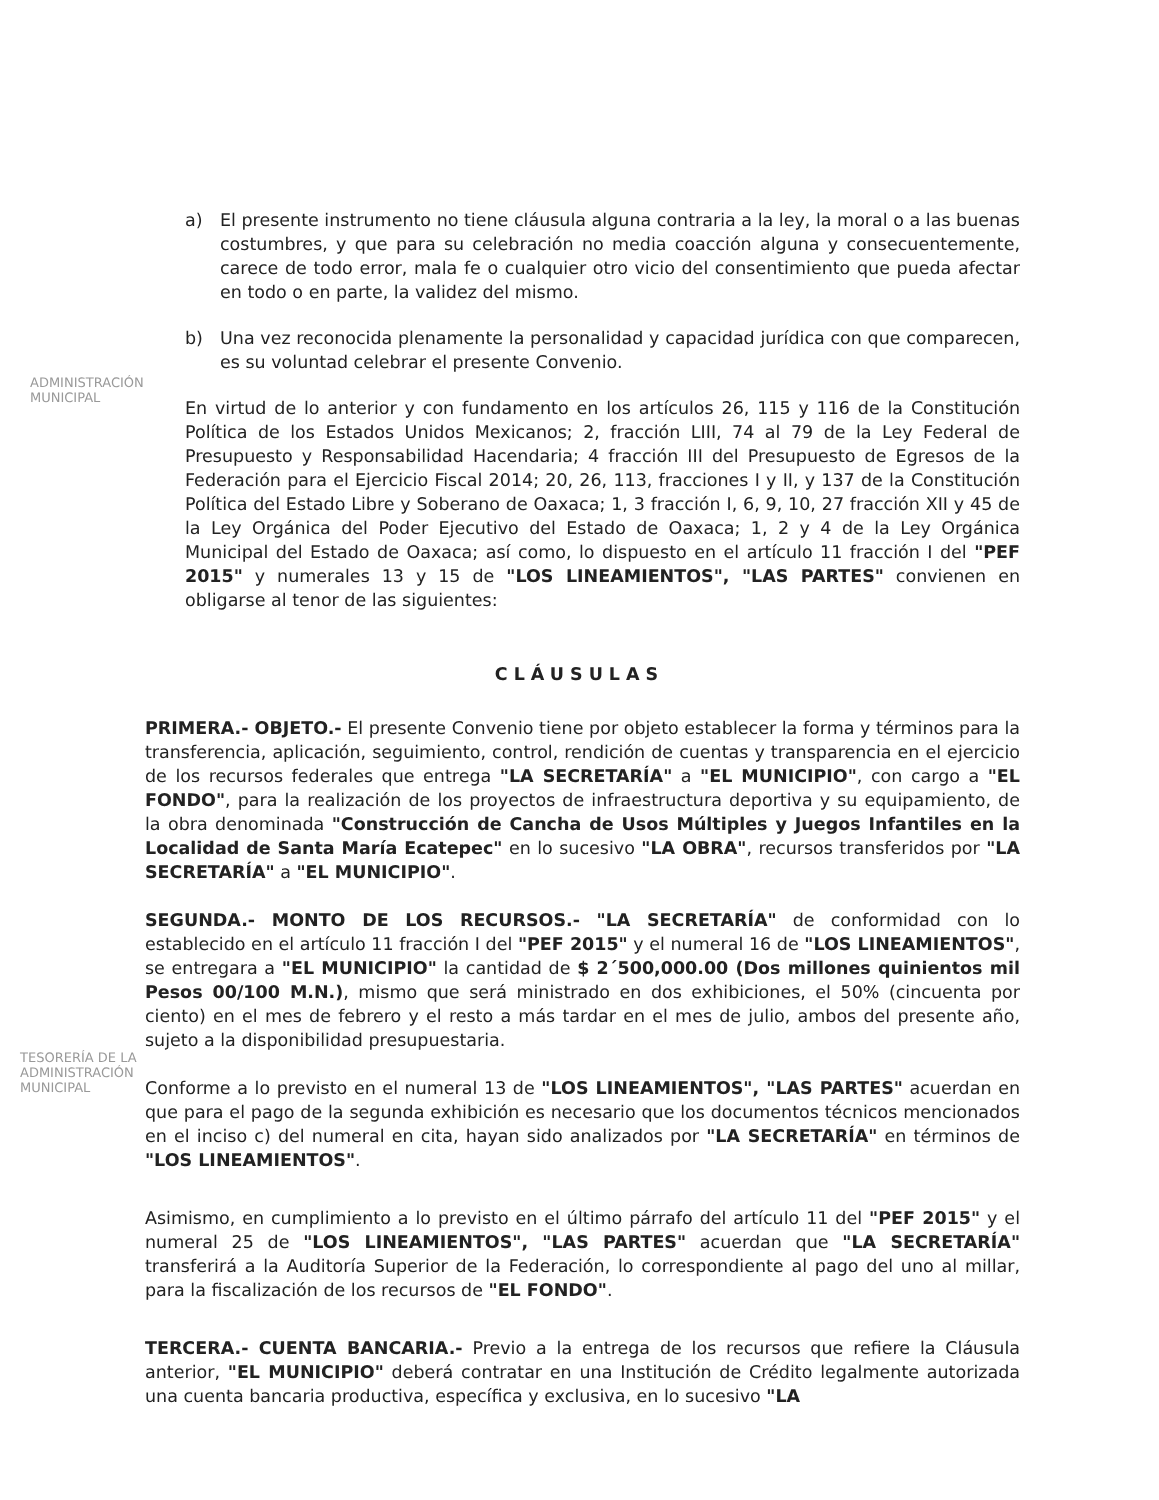a) El presente instrumento no tiene cláusula alguna contraria a la ley, la moral o a las buenas costumbres, y que para su celebración no media coacción alguna y consecuentemente, carece de todo error, mala fe o cualquier otro vicio del consentimiento que pueda afectar en todo o en parte, la validez del mismo.
b) Una vez reconocida plenamente la personalidad y capacidad jurídica con que comparecen, es su voluntad celebrar el presente Convenio.
En virtud de lo anterior y con fundamento en los artículos 26, 115 y 116 de la Constitución Política de los Estados Unidos Mexicanos; 2, fracción LIII, 74 al 79 de la Ley Federal de Presupuesto y Responsabilidad Hacendaria; 4 fracción III del Presupuesto de Egresos de la Federación para el Ejercicio Fiscal 2014; 20, 26, 113, fracciones I y II, y 137 de la Constitución Política del Estado Libre y Soberano de Oaxaca; 1, 3 fracción I, 6, 9, 10, 27 fracción XII y 45 de la Ley Orgánica del Poder Ejecutivo del Estado de Oaxaca; 1, 2 y 4 de la Ley Orgánica Municipal del Estado de Oaxaca; así como, lo dispuesto en el artículo 11 fracción I del "PEF 2015" y numerales 13 y 15 de "LOS LINEAMIENTOS", "LAS PARTES" convienen en obligarse al tenor de las siguientes:
CLÁUSULAS
PRIMERA.- OBJETO.- El presente Convenio tiene por objeto establecer la forma y términos para la transferencia, aplicación, seguimiento, control, rendición de cuentas y transparencia en el ejercicio de los recursos federales que entrega "LA SECRETARÍA" a "EL MUNICIPIO", con cargo a "EL FONDO", para la realización de los proyectos de infraestructura deportiva y su equipamiento, de la obra denominada "Construcción de Cancha de Usos Múltiples y Juegos Infantiles en la Localidad de Santa María Ecatepec" en lo sucesivo "LA OBRA", recursos transferidos por "LA SECRETARÍA" a "EL MUNICIPIO".
SEGUNDA.- MONTO DE LOS RECURSOS.- "LA SECRETARÍA" de conformidad con lo establecido en el artículo 11 fracción I del "PEF 2015" y el numeral 16 de "LOS LINEAMIENTOS", se entregara a "EL MUNICIPIO" la cantidad de $ 2´500,000.00 (Dos millones quinientos mil Pesos 00/100 M.N.), mismo que será ministrado en dos exhibiciones, el 50% (cincuenta por ciento) en el mes de febrero y el resto a más tardar en el mes de julio, ambos del presente año, sujeto a la disponibilidad presupuestaria.
Conforme a lo previsto en el numeral 13 de "LOS LINEAMIENTOS", "LAS PARTES" acuerdan en que para el pago de la segunda exhibición es necesario que los documentos técnicos mencionados en el inciso c) del numeral en cita, hayan sido analizados por "LA SECRETARÍA" en términos de "LOS LINEAMIENTOS".
Asimismo, en cumplimiento a lo previsto en el último párrafo del artículo 11 del "PEF 2015" y el numeral 25 de "LOS LINEAMIENTOS", "LAS PARTES" acuerdan que "LA SECRETARÍA" transferirá a la Auditoría Superior de la Federación, lo correspondiente al pago del uno al millar, para la fiscalización de los recursos de "EL FONDO".
TERCERA.- CUENTA BANCARIA.- Previo a la entrega de los recursos que refiere la Cláusula anterior, "EL MUNICIPIO" deberá contratar en una Institución de Crédito legalmente autorizada una cuenta bancaria productiva, específica y exclusiva, en lo sucesivo "LA
ADMINISTRACIÓN
MUNICIPAL
TESORERÍA DE LA
ADMINISTRACIÓN
MUNICIPAL